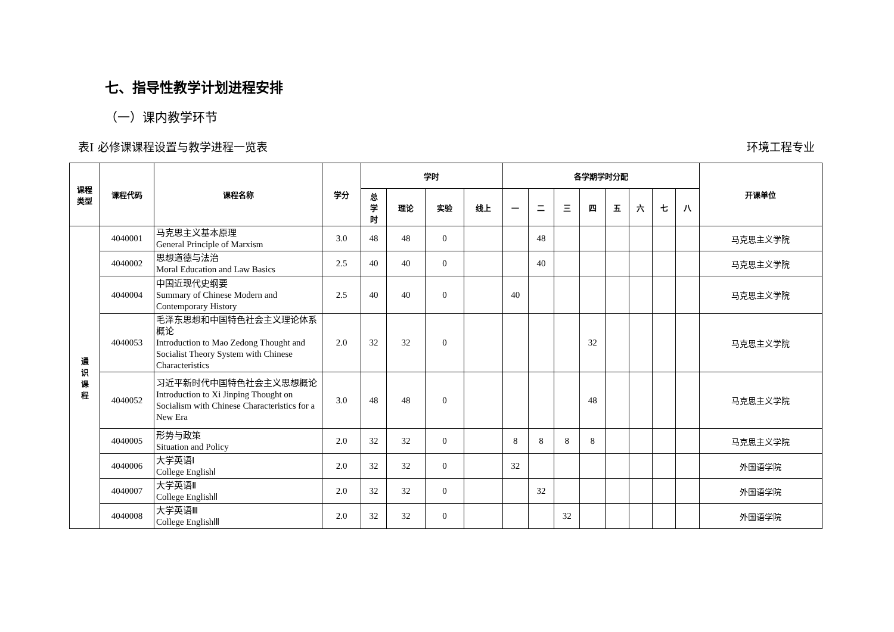七、指导性教学计划进程安排
（一）课内教学环节
表Ⅰ 必修课课程设置与教学进程一览表 环境工程专业
| 课程 类型 | 课程代码 | 课程名称 | 学分 | 学时 | | | | 各学期学时分配 | | | | | | | | 开课单位 |
| --- | --- | --- | --- | --- | --- | --- | --- | --- | --- | --- | --- | --- | --- | --- | --- | --- |
| | | | | 总 学 时 | 理论 | 实验 | 线上 | 一 | 二 | 三 | 四 | 五 | 六 | 七 | 八 | |
| 通 识 课 程 | 4040001 | 马克思主义基本原理 General Principle of Marxism | 3.0 | 48 | 48 | 0 | | | 48 | | | | | | | 马克思主义学院 |
| | 4040002 | 思想道德与法治 Moral Education and Law Basics | 2.5 | 40 | 40 | 0 | | | 40 | | | | | | | 马克思主义学院 |
| | 4040004 | 中国近现代史纲要 Summary of Chinese Modern and Contemporary History | 2.5 | 40 | 40 | 0 | | 40 | | | | | | | | 马克思主义学院 |
| | 4040053 | 毛泽东思想和中国特色社会主义理论体系概论 Introduction to Mao Zedong Thought and Socialist Theory System with Chinese Characteristics | 2.0 | 32 | 32 | 0 | | | | | 32 | | | | | 马克思主义学院 |
| | 4040052 | 习近平新时代中国特色社会主义思想概论 Introduction to Xi Jinping Thought on Socialism with Chinese Characteristics for a New Era | 3.0 | 48 | 48 | 0 | | | | | 48 | | | | | 马克思主义学院 |
| | 4040005 | 形势与政策 Situation and Policy | 2.0 | 32 | 32 | 0 | | 8 | 8 | 8 | 8 | | | | | 马克思主义学院 |
| | 4040006 | 大学英语Ⅰ College EnglishⅠ | 2.0 | 32 | 32 | 0 | | 32 | | | | | | | | 外国语学院 |
| | 4040007 | 大学英语Ⅱ College EnglishⅡ | 2.0 | 32 | 32 | 0 | | | 32 | | | | | | | 外国语学院 |
| | 4040008 | 大学英语Ⅲ College EnglishⅢ | 2.0 | 32 | 32 | 0 | | | | 32 | | | | | | 外国语学院 |